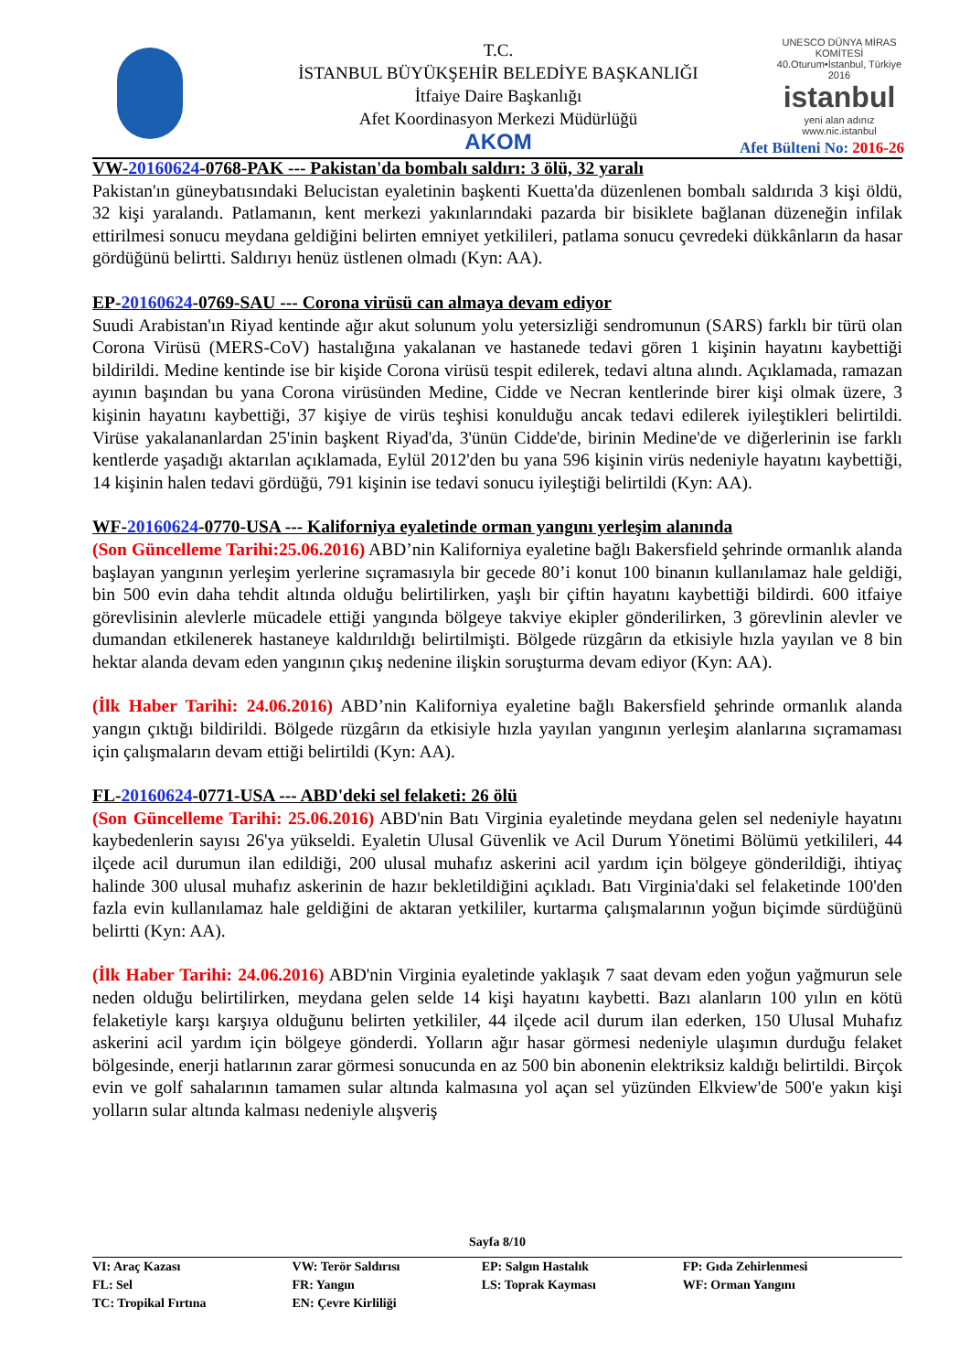T.C.
İSTANBUL BÜYÜKŞEHİR BELEDİYE BAŞKANLIĞI
İtfaiye Daire Başkanlığı
Afet Koordinasyon Merkezi Müdürlüğü
AKOM
UNESCO DÜNYA MİRAS KOMİTESİ
40.Oturum•İstanbul, Türkiye 2016
istanbul
yeni alan adınız
www.nic.istanbul
Afet Bülteni No: 2016-26
VW-20160624-0768-PAK --- Pakistan'da bombalı saldırı: 3 ölü, 32 yaralı
Pakistan'ın güneybatısındaki Belucistan eyaletinin başkenti Kuetta'da düzenlenen bombalı saldırıda 3 kişi öldü, 32 kişi yaralandı. Patlamanın, kent merkezi yakınlarındaki pazarda bir bisiklete bağlanan düzeneğin infilak ettirilmesi sonucu meydana geldiğini belirten emniyet yetkilileri, patlama sonucu çevredeki dükkânların da hasar gördüğünü belirtti. Saldırıyı henüz üstlenen olmadı (Kyn: AA).
EP-20160624-0769-SAU --- Corona virüsü can almaya devam ediyor
Suudi Arabistan'ın Riyad kentinde ağır akut solunum yolu yetersizliği sendromunun (SARS) farklı bir türü olan Corona Virüsü (MERS-CoV) hastalığına yakalanan ve hastanede tedavi gören 1 kişinin hayatını kaybettiği bildirildi. Medine kentinde ise bir kişide Corona virüsü tespit edilerek, tedavi altına alındı. Açıklamada, ramazan ayının başından bu yana Corona virüsünden Medine, Cidde ve Necran kentlerinde birer kişi olmak üzere, 3 kişinin hayatını kaybettiği, 37 kişiye de virüs teşhisi konulduğu ancak tedavi edilerek iyileştikleri belirtildi. Virüse yakalananlardan 25'inin başkent Riyad'da, 3'ünün Cidde'de, birinin Medine'de ve diğerlerinin ise farklı kentlerde yaşadığı aktarılan açıklamada, Eylül 2012'den bu yana 596 kişinin virüs nedeniyle hayatını kaybettiği, 14 kişinin halen tedavi gördüğü, 791 kişinin ise tedavi sonucu iyileştiği belirtildi (Kyn: AA).
WF-20160624-0770-USA --- Kaliforniya eyaletinde orman yangını yerleşim alanında
(Son Güncelleme Tarihi:25.06.2016) ABD’nin Kaliforniya eyaletine bağlı Bakersfield şehrinde ormanlık alanda başlayan yangının yerleşim yerlerine sıçramasıyla bir gecede 80’i konut 100 binanın kullanılamaz hale geldiği, bin 500 evin daha tehdit altında olduğu belirtilirken, yaşlı bir çiftin hayatını kaybettiği bildirdi. 600 itfaiye görevlisinin alevlerle mücadele ettiği yangında bölgeye takviye ekipler gönderilirken, 3 görevlinin alevler ve dumandan etkilenerek hastaneye kaldırıldığı belirtilmişti. Bölgede rüzgârın da etkisiyle hızla yayılan ve 8 bin hektar alanda devam eden yangının çıkış nedenine ilişkin soruşturma devam ediyor (Kyn: AA).
(İlk Haber Tarihi: 24.06.2016) ABD’nin Kaliforniya eyaletine bağlı Bakersfield şehrinde ormanlık alanda yangın çıktığı bildirildi. Bölgede rüzgârın da etkisiyle hızla yayılan yangının yerleşim alanlarına sıçramaması için çalışmaların devam ettiği belirtildi (Kyn: AA).
FL-20160624-0771-USA --- ABD'deki sel felaketi: 26 ölü
(Son Güncelleme Tarihi: 25.06.2016) ABD'nin Batı Virginia eyaletinde meydana gelen sel nedeniyle hayatını kaybedenlerin sayısı 26'ya yükseldi. Eyaletin Ulusal Güvenlik ve Acil Durum Yönetimi Bölümü yetkilileri, 44 ilçede acil durumun ilan edildiği, 200 ulusal muhafız askerini acil yardım için bölgeye gönderildiği, ihtiyaç halinde 300 ulusal muhafız askerinin de hazır bekletildiğini açıkladı. Batı Virginia'daki sel felaketinde 100'den fazla evin kullanılamaz hale geldiğini de aktaran yetkililer, kurtarma çalışmalarının yoğun biçimde sürdüğünü belirtti (Kyn: AA).
(İlk Haber Tarihi: 24.06.2016) ABD'nin Virginia eyaletinde yaklaşık 7 saat devam eden yoğun yağmurun sele neden olduğu belirtilirken, meydana gelen selde 14 kişi hayatını kaybetti. Bazı alanların 100 yılın en kötü felaketiyle karşı karşıya olduğunu belirten yetkililer, 44 ilçede acil durum ilan ederken, 150 Ulusal Muhafız askerini acil yardım için bölgeye gönderdi. Yolların ağır hasar görmesi nedeniyle ulaşımın durduğu felaket bölgesinde, enerji hatlarının zarar görmesi sonucunda en az 500 bin abonenin elektriksiz kaldığı belirtildi. Birçok evin ve golf sahalarının tamamen sular altında kalmasına yol açan sel yüzünden Elkview'de 500'e yakın kişi yolların sular altında kalması nedeniyle alışveriş
Sayfa 8/10
| VI: Araç Kazası | VW: Terör Saldırısı | EP: Salgın Hastalık | FP: Gıda Zehirlenmesi |
| FL: Sel | FR: Yangın | LS: Toprak Kayması | WF: Orman Yangını |
| TC: Tropikal Fırtına | EN: Çevre Kirliliği | | |